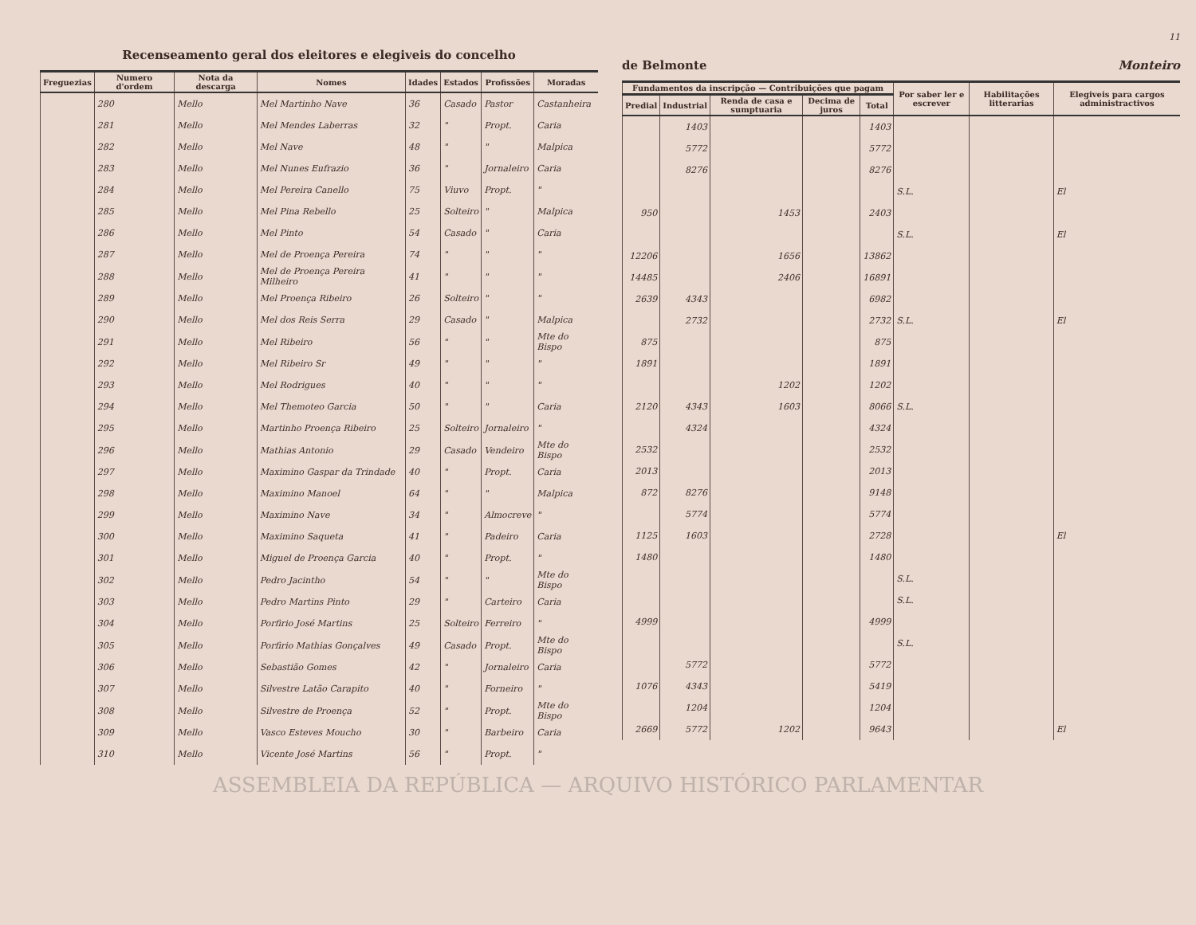Recenseamento geral dos eleitores e elegiveis do concelho
| Freguezias | Numero d'ordem | Nota da descarga | Nomes | Idades | Estados | Profissões | Moradas |
| --- | --- | --- | --- | --- | --- | --- | --- |
| | 280 | Mello | Mel Martinho Nave | 36 | Casado | Pastor | Castanheira |
| | 281 | Mello | Mel Mendes Laberras | 32 | " | Propt. | Caria |
| | 282 | Mello | Mel Nave | 48 | " | " | Malpica |
| | 283 | Mello | Mel Nunes Eufrazio | 36 | " | Jornaleiro | Caria |
| | 284 | Mello | Mel Pereira Canello | 75 | Viuvo | Propt. | " |
| | 285 | Mello | Mel Pina Rebello | 25 | Solteiro | " | Malpica |
| | 286 | Mello | Mel Pinto | 54 | Casado | " | Caria |
| | 287 | Mello | Mel de Proença Pereira | 74 | " | " | " |
| | 288 | Mello | Mel de Proença Pereira Milheiro | 41 | " | " | " |
| | 289 | Mello | Mel Proença Ribeiro | 26 | Solteiro | " | " |
| | 290 | Mello | Mel dos Reis Serra | 29 | Casado | " | Malpica |
| | 291 | Mello | Mel Ribeiro | 56 | " | " | Mte do Bispo |
| | 292 | Mello | Mel Ribeiro Sr | 49 | " | " | " |
| | 293 | Mello | Mel Rodrigues | 40 | " | " | " |
| | 294 | Mello | Mel Themoteo Garcia | 50 | " | " | Caria |
| | 295 | Mello | Martinho Proença Ribeiro | 25 | Solteiro | Jornaleiro | " |
| | 296 | Mello | Mathias Antonio | 29 | Casado | Vendeiro | Mte do Bispo |
| | 297 | Mello | Maximino Gaspar da Trindade | 40 | " | Propt. | Caria |
| | 298 | Mello | Maximino Manoel | 64 | " | " | Malpica |
| | 299 | Mello | Maximino Nave | 34 | " | Almocreve | " |
| | 300 | Mello | Maximino Saqueta | 41 | " | Padeiro | Caria |
| | 301 | Mello | Miguel de Proença Garcia | 40 | " | Propt. | " |
| | 302 | Mello | Pedro Jacintho | 54 | " | " | Mte do Bispo |
| | 303 | Mello | Pedro Martins Pinto | 29 | " | Carteiro | Caria |
| | 304 | Mello | Porfirio José Martins | 25 | Solteiro | Ferreiro | " |
| | 305 | Mello | Porfirio Mathias Gonçalves | 49 | Casado | Propt. | Mte do Bispo |
| | 306 | Mello | Sebastião Gomes | 42 | " | Jornaleiro | Caria |
| | 307 | Mello | Silvestre Latão Carapito | 40 | " | Forneiro | " |
| | 308 | Mello | Silvestre de Proença | 52 | " | Propt. | Mte do Bispo |
| | 309 | Mello | Vasco Esteves Moucho | 30 | " | Barbeiro | Caria |
| | 310 | Mello | Vicente José Martins | 56 | " | Propt. | " |
11
de Belmonte Monteiro
| Fundamentos da inscripção — Contribuições que pagam | | | | | Por saber ler e escrever | Habilitações litterarias | Elegiveis para cargos administractivos |
| --- | --- | --- | --- | --- | --- | --- | --- |
| Predial | Industrial | Renda de casa e sumptuaria | Decima de juros | Total | | | |
| | 1403 | | | 1403 | | | |
| | 5772 | | | 5772 | | | |
| | 8276 | | | 8276 | | | |
| | | | | | S.L. | | El |
| 950 | | 1453 | | 2403 | | | |
| | | | | | S.L. | | El |
| 12206 | | 1656 | | 13862 | | | |
| 14485 | | 2406 | | 16891 | | | |
| 2639 | 4343 | | | 6982 | | | |
| | 2732 | | | 2732 | S.L. | | El |
| 875 | | | | 875 | | | |
| 1891 | | | | 1891 | | | |
| | | 1202 | | 1202 | | | |
| 2120 | 4343 | 1603 | | 8066 | S.L. | | |
| | 4324 | | | 4324 | | | |
| 2532 | | | | 2532 | | | |
| 2013 | | | | 2013 | | | |
| 872 | 8276 | | | 9148 | | | |
| | 5774 | | | 5774 | | | |
| 1125 | 1603 | | | 2728 | | | El |
| 1480 | | | | 1480 | | | |
| | | | | | S.L. | | |
| | | | | | S.L. | | |
| 4999 | | | | 4999 | | | |
| | | | | | S.L. | | |
| | 5772 | | | 5772 | | | |
| 1076 | 4343 | | | 5419 | | | |
| | 1204 | | | 1204 | | | |
| 2669 | 5772 | 1202 | | 9643 | | | El |
ASSEMBLEIA DA REPÚBLICA — ARQUIVO HISTÓRICO PARLAMENTAR